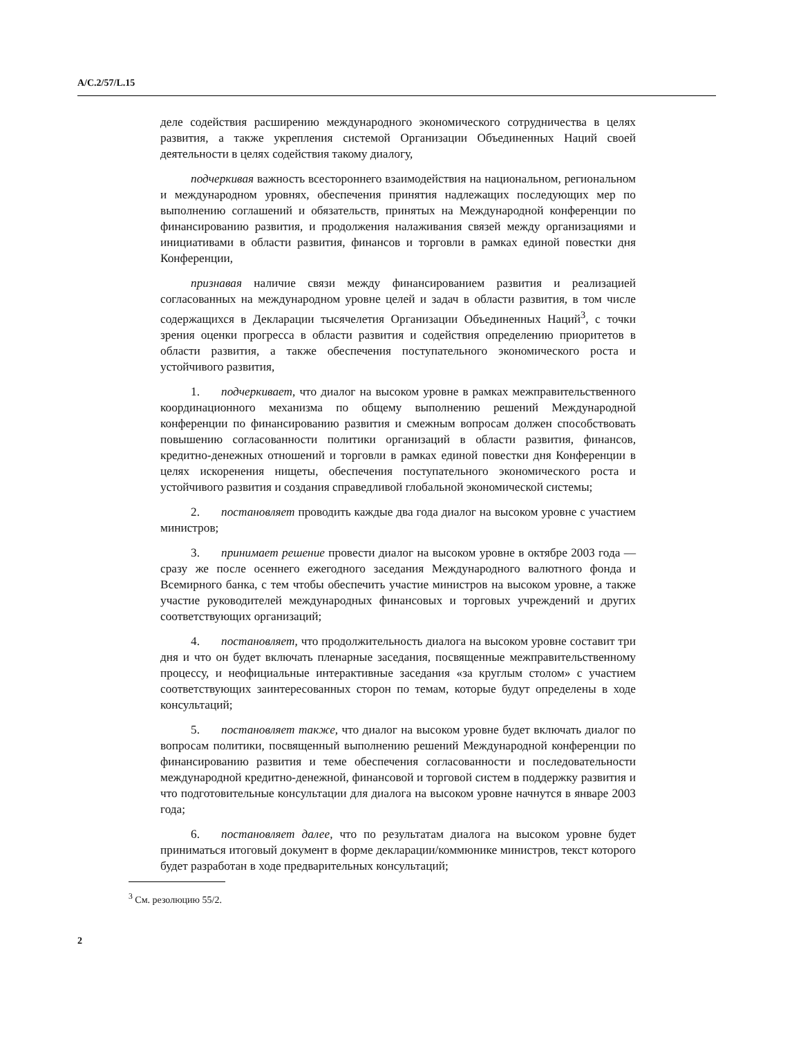A/C.2/57/L.15
деле содействия расширению международного экономического сотрудничества в целях развития, а также укрепления системой Организации Объединенных Наций своей деятельности в целях содействия такому диалогу,
подчеркивая важность всестороннего взаимодействия на национальном, региональном и международном уровнях, обеспечения принятия надлежащих последующих мер по выполнению соглашений и обязательств, принятых на Международной конференции по финансированию развития, и продолжения налаживания связей между организациями и инициативами в области развития, финансов и торговли в рамках единой повестки дня Конференции,
признавая наличие связи между финансированием развития и реализацией согласованных на международном уровне целей и задач в области развития, в том числе содержащихся в Декларации тысячелетия Организации Объединенных Наций<sup>3</sup>, с точки зрения оценки прогресса в области развития и содействия определению приоритетов в области развития, а также обеспечения поступательного экономического роста и устойчивого развития,
1. подчеркивает, что диалог на высоком уровне в рамках межправительственного координационного механизма по общему выполнению решений Международной конференции по финансированию развития и смежным вопросам должен способствовать повышению согласованности политики организаций в области развития, финансов, кредитно-денежных отношений и торговли в рамках единой повестки дня Конференции в целях искоренения нищеты, обеспечения поступательного экономического роста и устойчивого развития и создания справедливой глобальной экономической системы;
2. постановляет проводить каждые два года диалог на высоком уровне с участием министров;
3. принимает решение провести диалог на высоком уровне в октябре 2003 года — сразу же после осеннего ежегодного заседания Международного валютного фонда и Всемирного банка, с тем чтобы обеспечить участие министров на высоком уровне, а также участие руководителей международных финансовых и торговых учреждений и других соответствующих организаций;
4. постановляет, что продолжительность диалога на высоком уровне составит три дня и что он будет включать пленарные заседания, посвященные межправительственному процессу, и неофициальные интерактивные заседания «за круглым столом» с участием соответствующих заинтересованных сторон по темам, которые будут определены в ходе консультаций;
5. постановляет также, что диалог на высоком уровне будет включать диалог по вопросам политики, посвященный выполнению решений Международной конференции по финансированию развития и теме обеспечения согласованности и последовательности международной кредитно-денежной, финансовой и торговой систем в поддержку развития и что подготовительные консультации для диалога на высоком уровне начнутся в январе 2003 года;
6. постановляет далее, что по результатам диалога на высоком уровне будет приниматься итоговый документ в форме декларации/коммюнике министров, текст которого будет разработан в ходе предварительных консультаций;
<sup>3</sup> См. резолюцию 55/2.
2